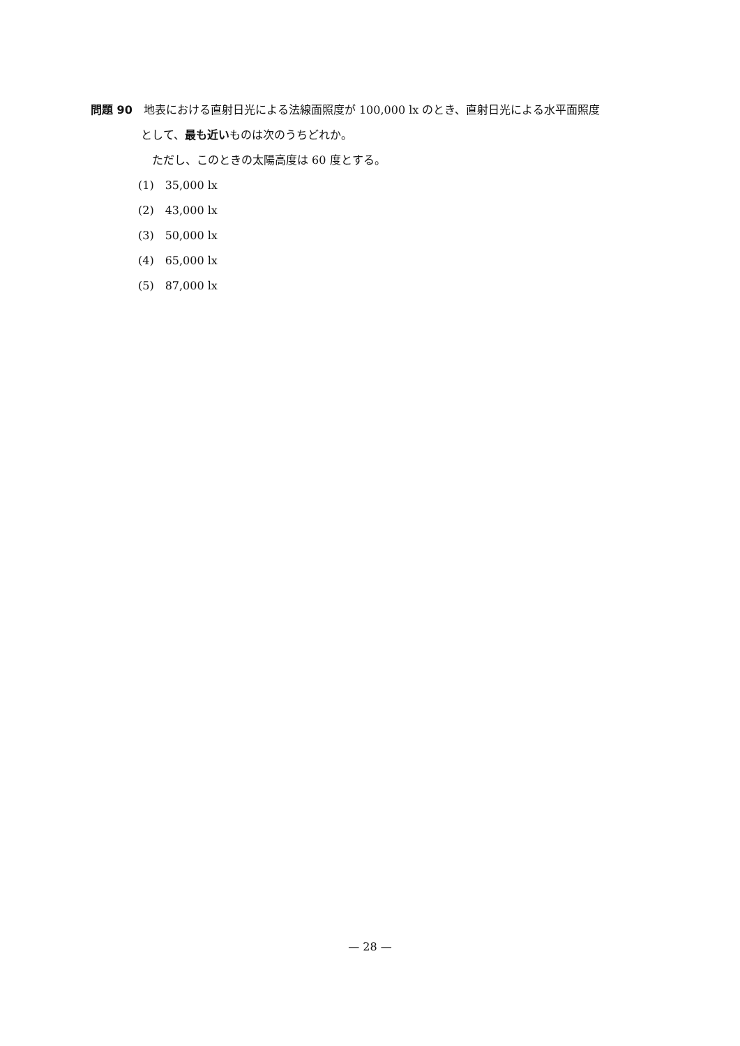問題 90　地表における直射日光による法線面照度が 100,000 lx のとき、直射日光による水平面照度
として、最も近いものは次のうちどれか。
ただし、このときの太陽高度は 60 度とする。
(1)　35,000 lx
(2)　43,000 lx
(3)　50,000 lx
(4)　65,000 lx
(5)　87,000 lx
— 28 —